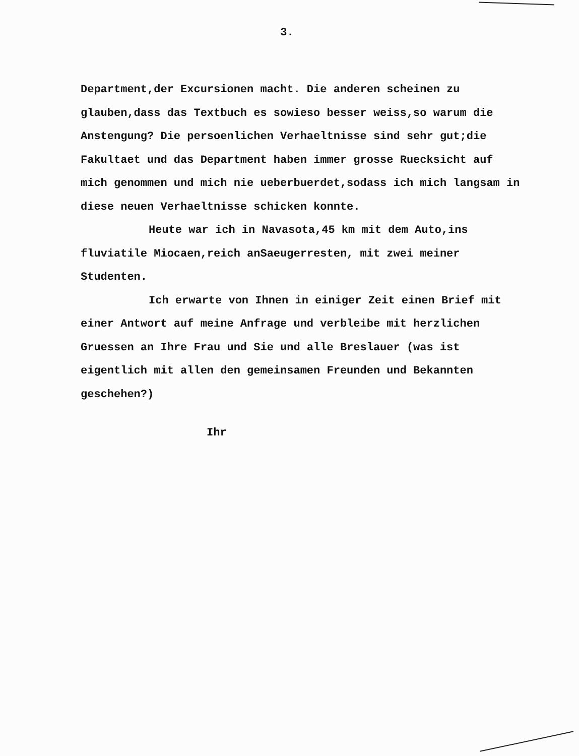3.
Department,der Excursionen macht. Die anderen scheinen zu glauben,dass das Textbuch es sowieso besser weiss,so warum die Anstengung? Die persoenlichen Verhaeltnisse sind sehr gut;die Fakultaet und das Department haben immer grosse Ruecksicht auf mich genommen und mich nie ueberbuerdet,sodass ich mich langsam in diese neuen Verhaeltnisse schicken konnte.
Heute war ich in Navasota,45 km mit dem Auto,ins fluviatile Miocaen,reich anSaeugerresten, mit zwei meiner Studenten.
Ich erwarte von Ihnen in einiger Zeit einen Brief mit einer Antwort auf meine Anfrage und verbleibe mit herzlichen Gruessen an Ihre Frau und Sie und alle Breslauer (was ist eigentlich mit allen den gemeinsamen Freunden und Bekannten geschehen?)
Ihr